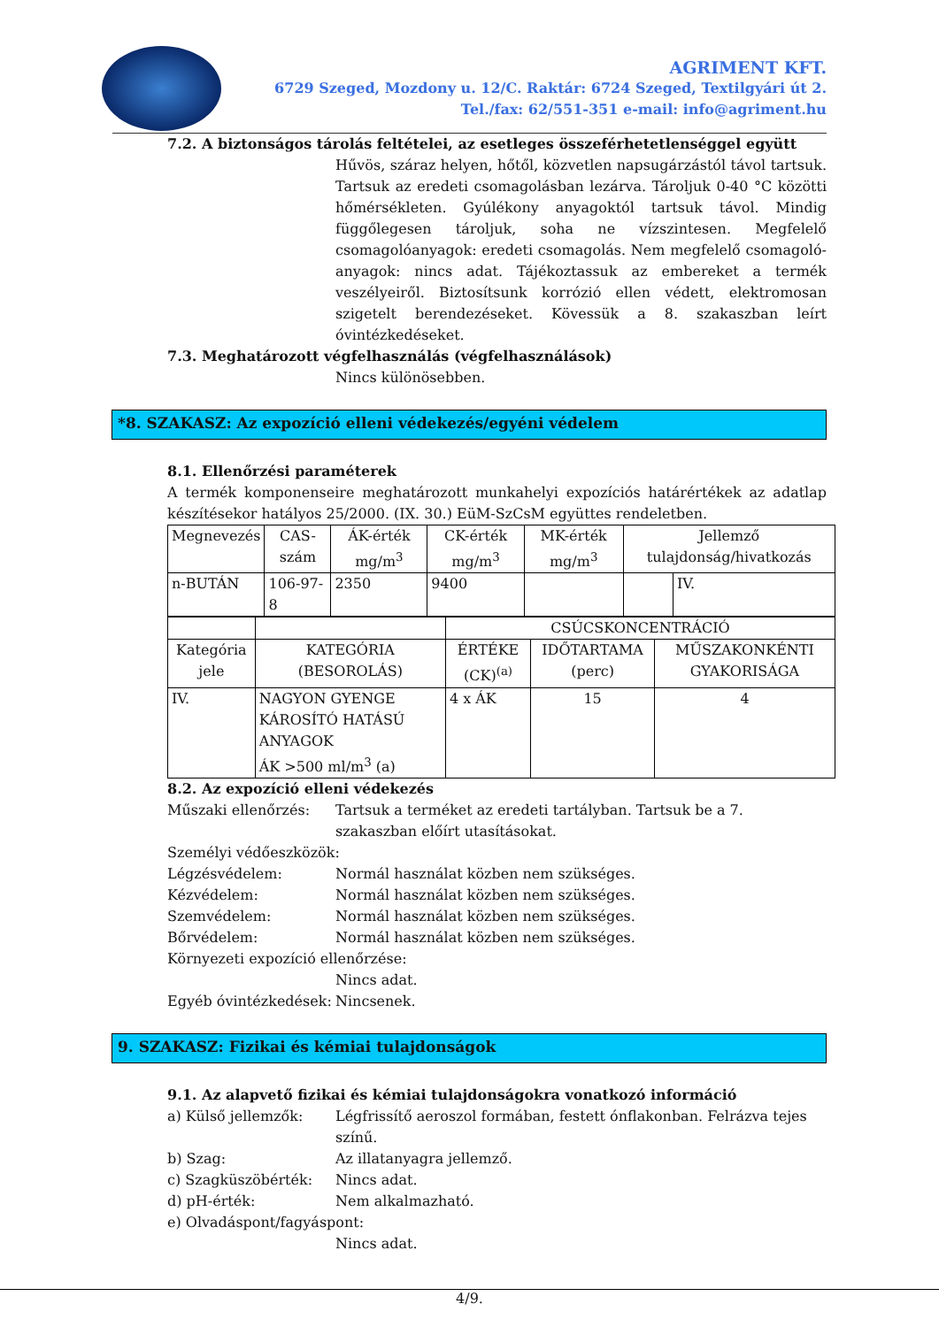AGRIMENT KFT.
6729 Szeged, Mozdony u. 12/C. Raktár: 6724 Szeged, Textilgyári út 2.
Tel./fax: 62/551-351 e-mail: info@agriment.hu
7.2. A biztonságos tárolás feltételei, az esetleges összeférhetetlenséggel együtt
Hűvös, száraz helyen, hőtől, közvetlen napsugárzástól távol tartsuk. Tartsuk az eredeti csomagolásban lezárva. Tároljuk 0-40 °C közötti hőmérsékleten. Gyúlékony anyagoktól tartsuk távol. Mindig függőlegesen tároljuk, soha ne vízszintesen. Megfelelő csomagolóanyagok: eredeti csomagolás. Nem megfelelő csomagoló-anyagok: nincs adat. Tájékoztassuk az embereket a termék veszélyeiről. Biztosítsunk korrózió ellen védett, elektromosan szigetelt berendezéseket. Kövessük a 8. szakaszban leírt óvintézkedéseket.
7.3. Meghatározott végfelhasználás (végfelhasználások)
Nincs különösebben.
*8. SZAKASZ: Az expozíció elleni védekezés/egyéni védelem
8.1. Ellenőrzési paraméterek
A termék komponenseire meghatározott munkahelyi expozíciós határértékek az adatlap készítésekor hatályos 25/2000. (IX. 30.) EüM-SzCsM együttes rendeletben.
| Megnevezés | CAS-szám | ÁK-érték mg/m<sup>3</sup> | CK-érték mg/m<sup>3</sup> | MK-érték mg/m<sup>3</sup> | Jellemző tulajdonság/hivatkozás | |
| n-BUTÁN | 106-97-8 | 2350 | 9400 | | | IV. |
| | | CSÚCSKONCENTRÁCIÓ | | |
| Kategória jele | KATEGÓRIA (BESOROLÁS) | ÉRTÉKE (CK)<sup>(a)</sup> | IDŐTARTAMA (perc) | MŰSZAKONKÉNTI GYAKORISÁGA |
| IV. | NAGYON GYENGE KÁROSÍTÓ HATÁSÚ ANYAGOK ÁK >500 ml/m<sup>3</sup> (a) | 4 x ÁK | 15 | 4 |
8.2. Az expozíció elleni védekezés
Műszaki ellenőrzés: Tartsuk a terméket az eredeti tartályban. Tartsuk be a 7. szakaszban előírt utasításokat.
Személyi védőeszközök:
Légzésvédelem: Normál használat közben nem szükséges.
Kézvédelem: Normál használat közben nem szükséges.
Szemvédelem: Normál használat közben nem szükséges.
Bőrvédelem: Normál használat közben nem szükséges.
Környezeti expozíció ellenőrzése:
Nincs adat.
Egyéb óvintézkedések: Nincsenek.
9. SZAKASZ: Fizikai és kémiai tulajdonságok
9.1. Az alapvető fizikai és kémiai tulajdonságokra vonatkozó információ
a) Külső jellemzők: Légfrissítő aeroszol formában, festett ónflakonban. Felrázva tejes színű.
b) Szag: Az illatanyagra jellemző.
c) Szagküszöbérték: Nincs adat.
d) pH-érték: Nem alkalmazható.
e) Olvadáspont/fagyáspont:
Nincs adat.
4/9.